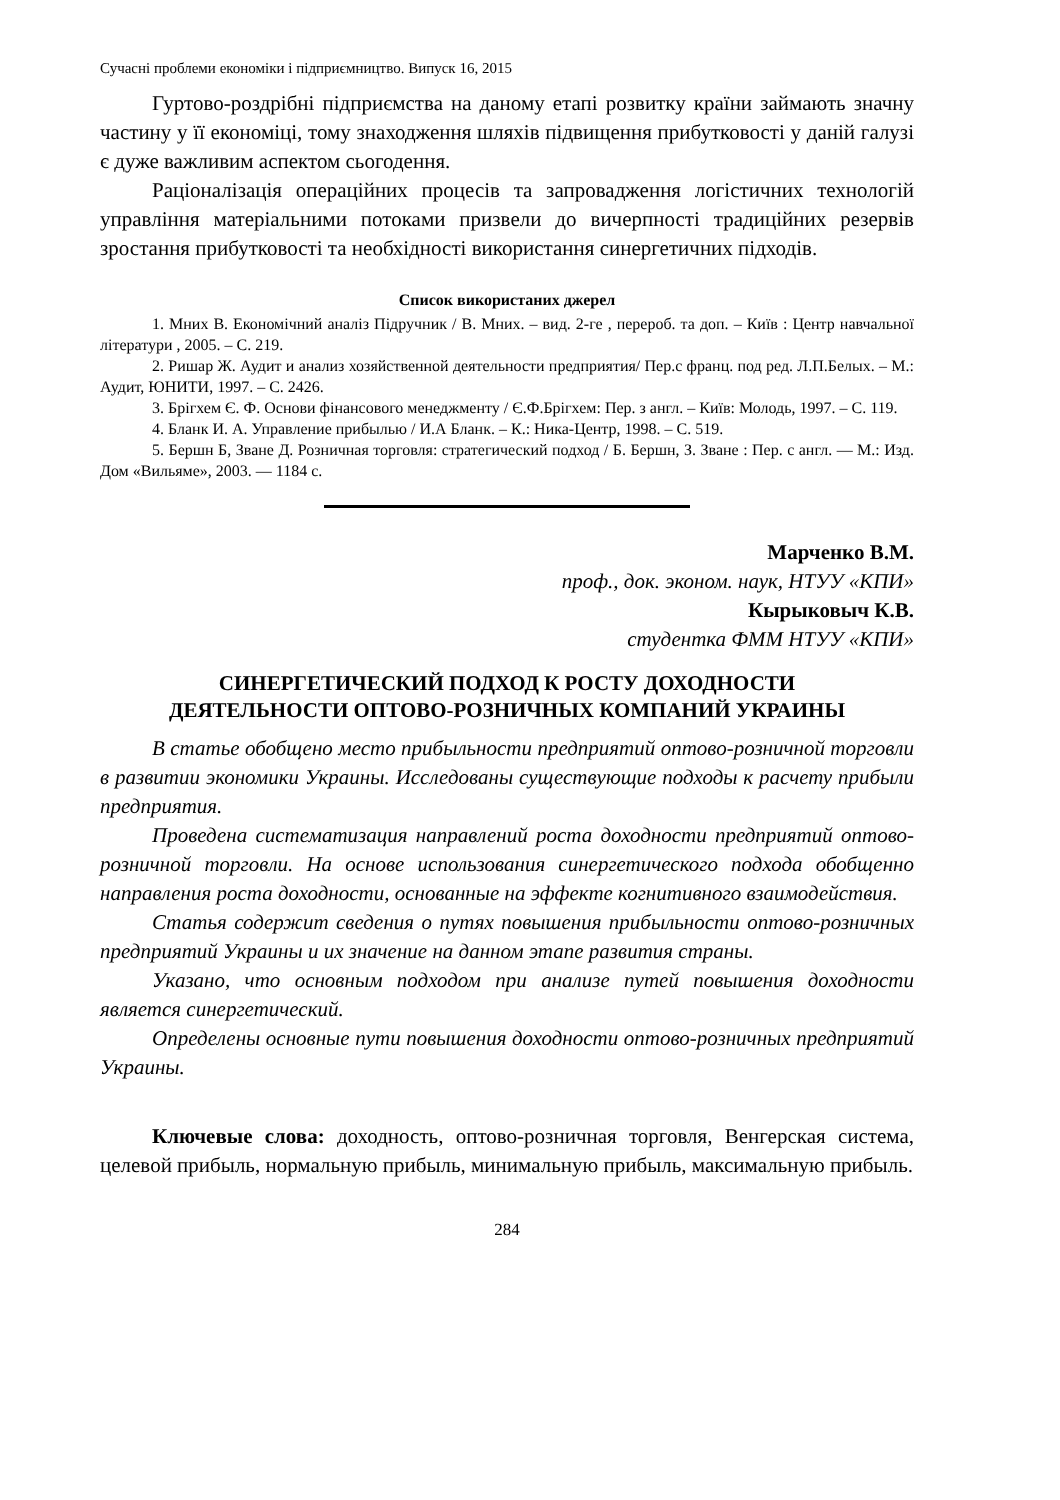Сучасні проблеми економіки і підприємництво. Випуск 16, 2015
Гуртово-роздрібні підприємства на даному етапі розвитку країни займають значну частину у її економіці, тому знаходження шляхів підвищення прибутковості у даній галузі є дуже важливим аспектом сьогодення.
Раціоналізація операційних процесів та запровадження логістичних технологій управління матеріальними потоками призвели до вичерпності традиційних резервів зростання прибутковості та необхідності використання синергетичних підходів.
Список використаних джерел
1. Мних В. Економічний аналіз Підручник / В. Мних. – вид. 2-ге , перероб. та доп. – Київ : Центр навчальної літератури , 2005. – С. 219.
2. Ришар Ж. Аудит и анализ хозяйственной деятельности предприятия/ Пер.с франц. под ред. Л.П.Белых. – М.: Аудит, ЮНИТИ, 1997. – С. 2426.
3. Брігхем Є. Ф. Основи фінансового менеджменту / Є.Ф.Брігхем: Пер. з англ. – Київ: Молодь, 1997. – С. 119.
4. Бланк И. А. Управление прибылью / И.А Бланк. – К.: Ника-Центр, 1998. – С. 519.
5. Бершн Б, Зване Д. Розничная торговля: стратегический подход / Б. Бершн, З. Зване : Пер. с англ. — М.: Изд. Дом «Вильяме», 2003. — 1184 с.
Марченко В.М.
проф., док. эконом. наук, НТУУ «КПИ»
Кырыковыч К.В.
студентка ФММ НТУУ «КПИ»
СИНЕРГЕТИЧЕСКИЙ ПОДХОД К РОСТУ ДОХОДНОСТИ
ДЕЯТЕЛЬНОСТИ ОПТОВО-РОЗНИЧНЫХ КОМПАНИЙ УКРАИНЫ
В статье обобщено место прибыльности предприятий оптово-розничной торговли в развитии экономики Украины. Исследованы существующие подходы к расчету прибыли предприятия.
Проведена систематизация направлений роста доходности предприятий оптово-розничной торговли. На основе использования синергетического подхода обобщенно направления роста доходности, основанные на эффекте когнитивного взаимодействия.
Статья содержит сведения о путях повышения прибыльности оптово-розничных предприятий Украины и их значение на данном этапе развития страны.
Указано, что основным подходом при анализе путей повышения доходности является синергетический.
Определены основные пути повышения доходности оптово-розничных предприятий Украины.
Ключевые слова: доходность, оптово-розничная торговля, Венгерская система, целевой прибыль, нормальную прибыль, минимальную прибыль, максимальную прибыль.
284